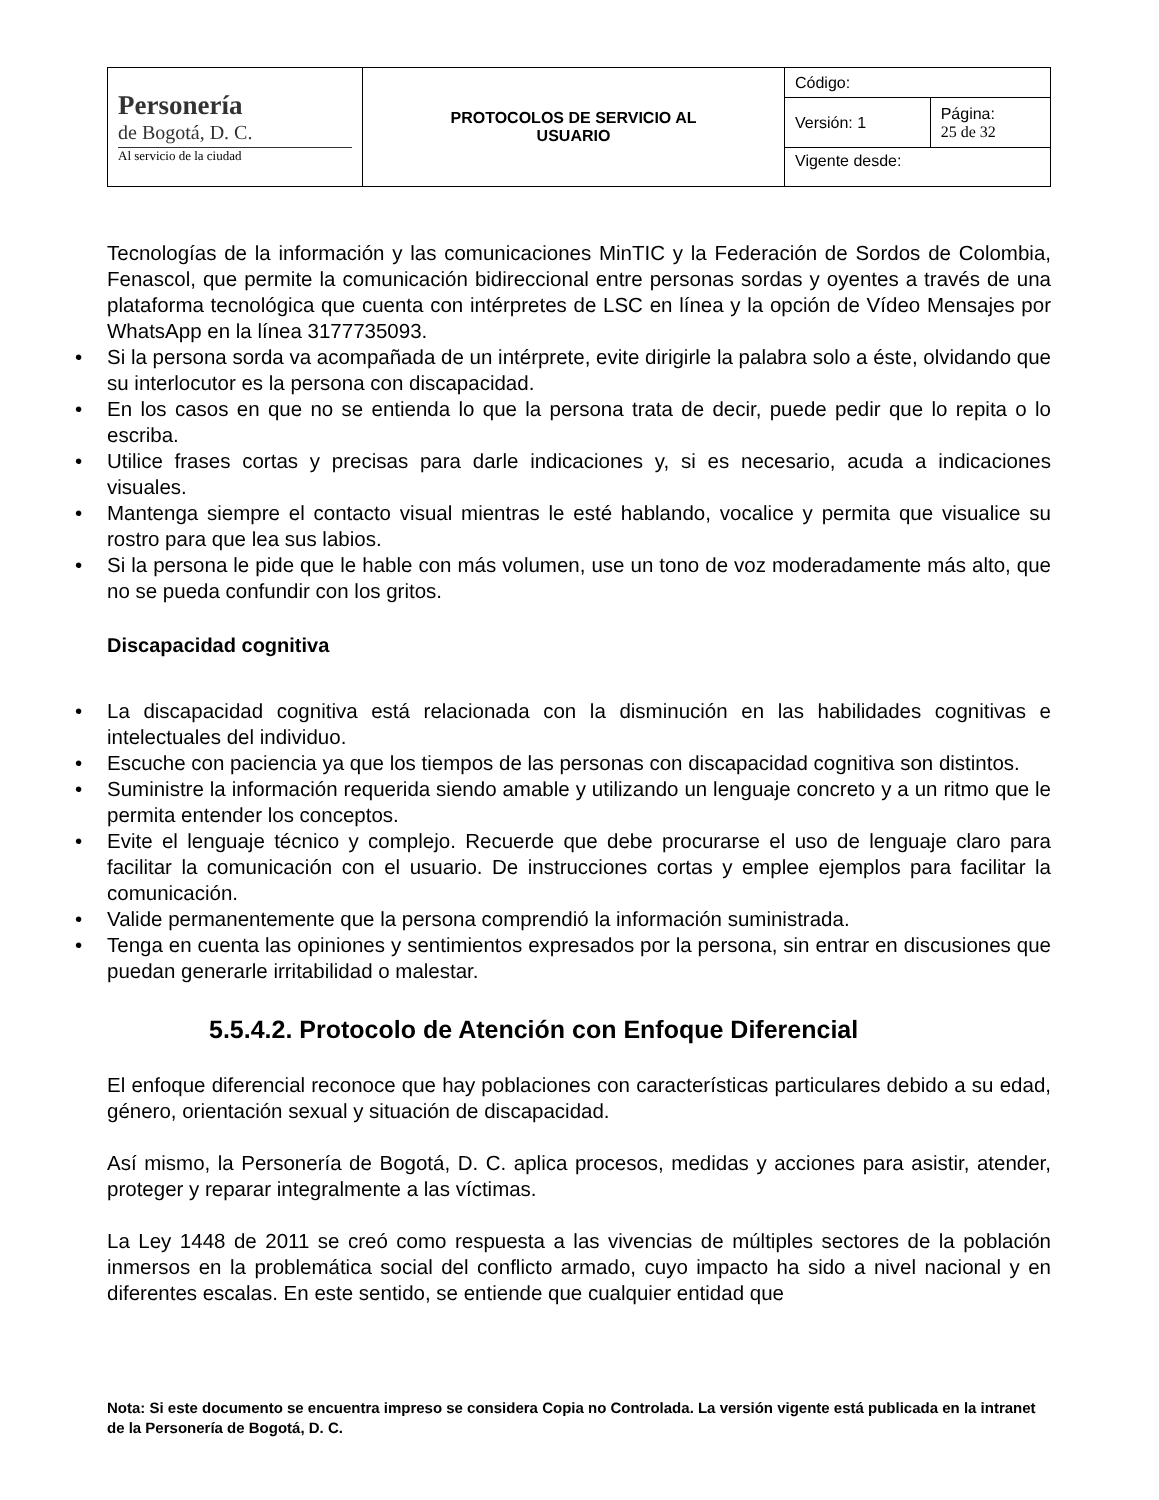| Personería de Bogotá, D. C. Al servicio de la ciudad | PROTOCOLOS DE SERVICIO AL USUARIO | Código: | |
| | | Versión: 1 | Página: 25 de 32 |
| | | Vigente desde: | |
Tecnologías de la información y las comunicaciones MinTIC y la Federación de Sordos de Colombia, Fenascol, que permite la comunicación bidireccional entre personas sordas y oyentes a través de una plataforma tecnológica que cuenta con intérpretes de LSC en línea y la opción de Vídeo Mensajes por WhatsApp en la línea 3177735093.
• Si la persona sorda va acompañada de un intérprete, evite dirigirle la palabra solo a éste, olvidando que su interlocutor es la persona con discapacidad.
• En los casos en que no se entienda lo que la persona trata de decir, puede pedir que lo repita o lo escriba.
• Utilice frases cortas y precisas para darle indicaciones y, si es necesario, acuda a indicaciones visuales.
• Mantenga siempre el contacto visual mientras le esté hablando, vocalice y permita que visualice su rostro para que lea sus labios.
• Si la persona le pide que le hable con más volumen, use un tono de voz moderadamente más alto, que no se pueda confundir con los gritos.
Discapacidad cognitiva
• La discapacidad cognitiva está relacionada con la disminución en las habilidades cognitivas e intelectuales del individuo.
• Escuche con paciencia ya que los tiempos de las personas con discapacidad cognitiva son distintos.
• Suministre la información requerida siendo amable y utilizando un lenguaje concreto y a un ritmo que le permita entender los conceptos.
• Evite el lenguaje técnico y complejo. Recuerde que debe procurarse el uso de lenguaje claro para facilitar la comunicación con el usuario. De instrucciones cortas y emplee ejemplos para facilitar la comunicación.
• Valide permanentemente que la persona comprendió la información suministrada.
• Tenga en cuenta las opiniones y sentimientos expresados por la persona, sin entrar en discusiones que puedan generarle irritabilidad o malestar.
5.5.4.2. Protocolo de Atención con Enfoque Diferencial
El enfoque diferencial reconoce que hay poblaciones con características particulares debido a su edad, género, orientación sexual y situación de discapacidad.
Así mismo, la Personería de Bogotá, D. C. aplica procesos, medidas y acciones para asistir, atender, proteger y reparar integralmente a las víctimas.
La Ley 1448 de 2011 se creó como respuesta a las vivencias de múltiples sectores de la población inmersos en la problemática social del conflicto armado, cuyo impacto ha sido a nivel nacional y en diferentes escalas. En este sentido, se entiende que cualquier entidad que
Nota: Si este documento se encuentra impreso se considera Copia no Controlada. La versión vigente está publicada en la intranet de la Personería de Bogotá, D. C.